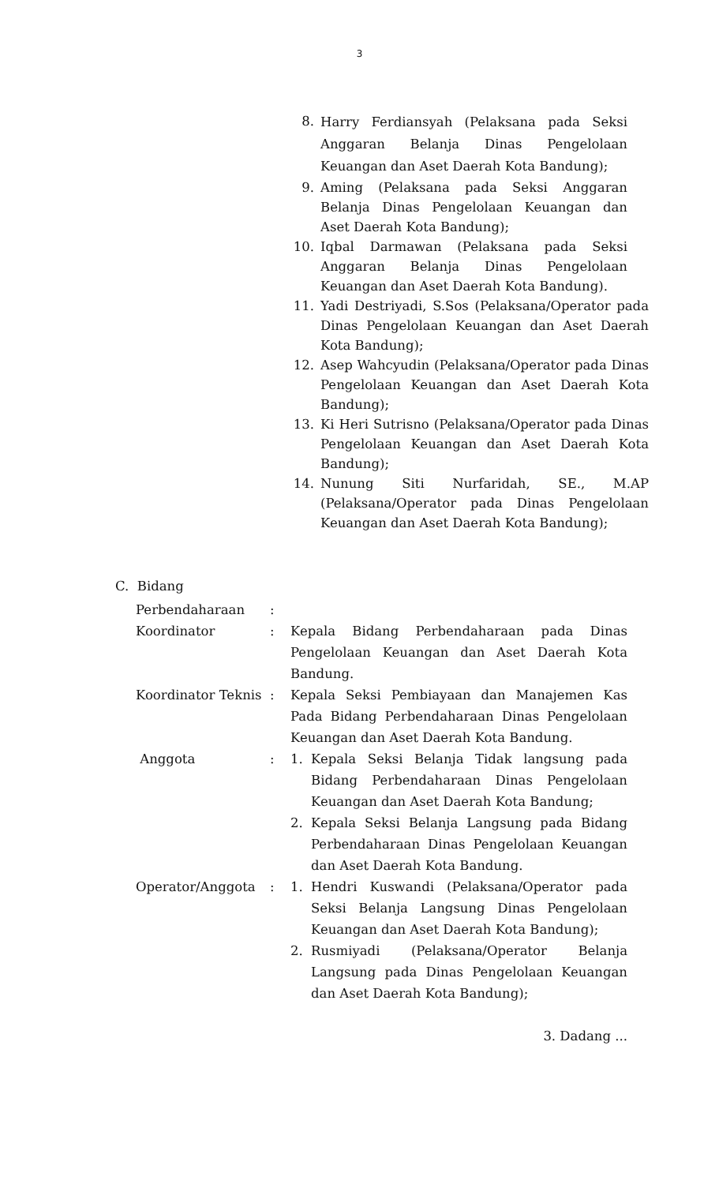3
8.
Harry Ferdiansyah (Pelaksana pada Seksi Anggaran Belanja Dinas Pengelolaan Keuangan dan Aset Daerah Kota Bandung);
9. Aming (Pelaksana pada Seksi Anggaran Belanja Dinas Pengelolaan Keuangan dan Aset Daerah Kota Bandung);
10. Iqbal Darmawan (Pelaksana pada Seksi Anggaran Belanja Dinas Pengelolaan Keuangan dan Aset Daerah Kota Bandung).
11. Yadi Destriyadi, S.Sos (Pelaksana/Operator pada Dinas Pengelolaan Keuangan dan Aset Daerah Kota Bandung);
12. Asep Wahcyudin (Pelaksana/Operator pada Dinas Pengelolaan Keuangan dan Aset Daerah Kota Bandung);
13. Ki Heri Sutrisno (Pelaksana/Operator pada Dinas Pengelolaan Keuangan dan Aset Daerah Kota Bandung);
14. Nunung Siti Nurfaridah, SE., M.AP (Pelaksana/Operator pada Dinas Pengelolaan Keuangan dan Aset Daerah Kota Bandung);
C. Bidang
Perbendaharaan :
Koordinator : Kepala Bidang Perbendaharaan pada Dinas Pengelolaan Keuangan dan Aset Daerah Kota Bandung.
Koordinator Teknis
: Kepala Seksi Pembiayaan dan Manajemen Kas Pada Bidang Perbendaharaan Dinas Pengelolaan Keuangan dan Aset Daerah Kota Bandung.
Anggota : 1. Kepala Seksi Belanja Tidak langsung pada Bidang Perbendaharaan Dinas Pengelolaan Keuangan dan Aset Daerah Kota Bandung;
2. Kepala Seksi Belanja Langsung pada Bidang Perbendaharaan Dinas Pengelolaan Keuangan dan Aset Daerah Kota Bandung.
Operator/Anggota : 1. Hendri Kuswandi (Pelaksana/Operator pada Seksi Belanja Langsung Dinas Pengelolaan Keuangan dan Aset Daerah Kota Bandung);
2. Rusmiyadi (Pelaksana/Operator Belanja Langsung pada Dinas Pengelolaan Keuangan dan Aset Daerah Kota Bandung);
3. Dadang ...